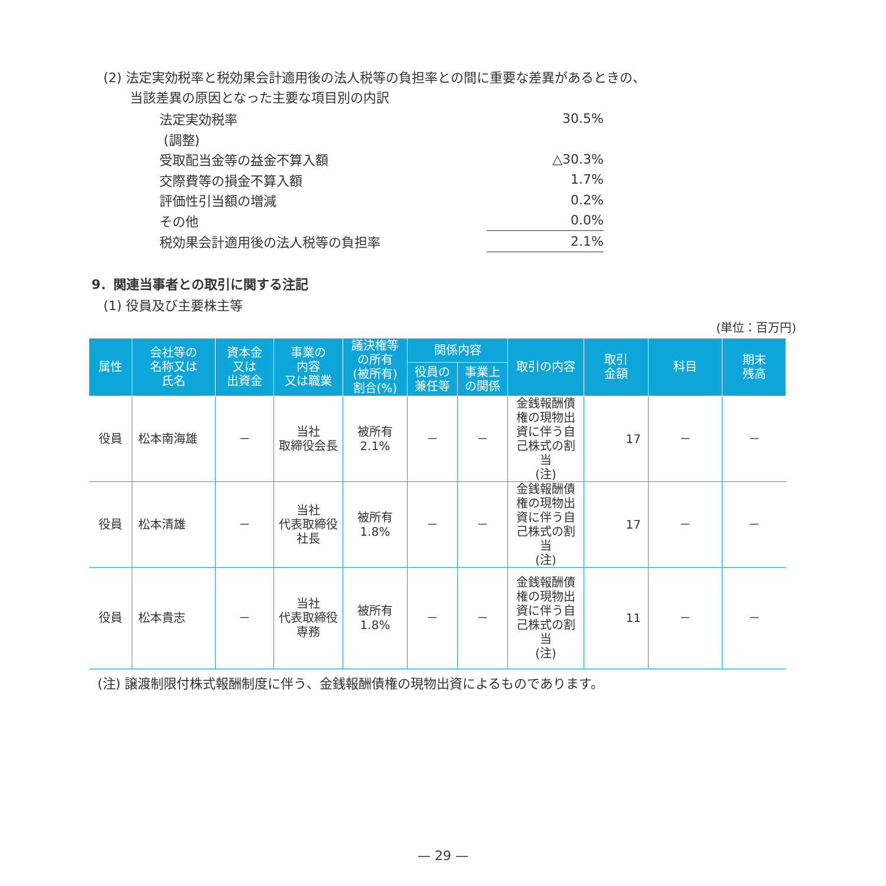(2) 法定実効税率と税効果会計適用後の法人税等の負担率との間に重要な差異があるときの、
当該差異の原因となった主要な項目別の内訳
| 法定実効税率 | 30.5% |
| (調整) | |
| 受取配当金等の益金不算入額 | △30.3% |
| 交際費等の損金不算入額 | 1.7% |
| 評価性引当額の増減 | 0.2% |
| その他 | 0.0% |
| 税効果会計適用後の法人税等の負担率 | 2.1% |
9．関連当事者との取引に関する注記
(1) 役員及び主要株主等
(単位：百万円)
| 属性 | 会社等の 名称又は 氏名 | 資本金 又は 出資金 | 事業の 内容 又は職業 | 議決権等 の所有 (被所有) 割合(%) | 関係内容 | | 取引の内容 | 取引 金額 | 科目 | 期末 残高 |
| --- | --- | --- | --- | --- | --- | --- | --- | --- | --- | --- |
| | | | | | 役員の 兼任等 | 事業上 の関係 | | | | |
| 役員 | 松本南海雄 | － | 当社 取締役会長 | 被所有 2.1% | － | － | 金銭報酬債 権の現物出 資に伴う自 己株式の割 当 (注) | 17 | － | － |
| 役員 | 松本清雄 | － | 当社 代表取締役 社長 | 被所有 1.8% | － | － | 金銭報酬債 権の現物出 資に伴う自 己株式の割 当 (注) | 17 | － | － |
| 役員 | 松本貴志 | － | 当社 代表取締役 専務 | 被所有 1.8% | － | － | 金銭報酬債 権の現物出 資に伴う自 己株式の割 当 (注) | 11 | － | － |
(注) 譲渡制限付株式報酬制度に伴う、金銭報酬債権の現物出資によるものであります。
— 29 —